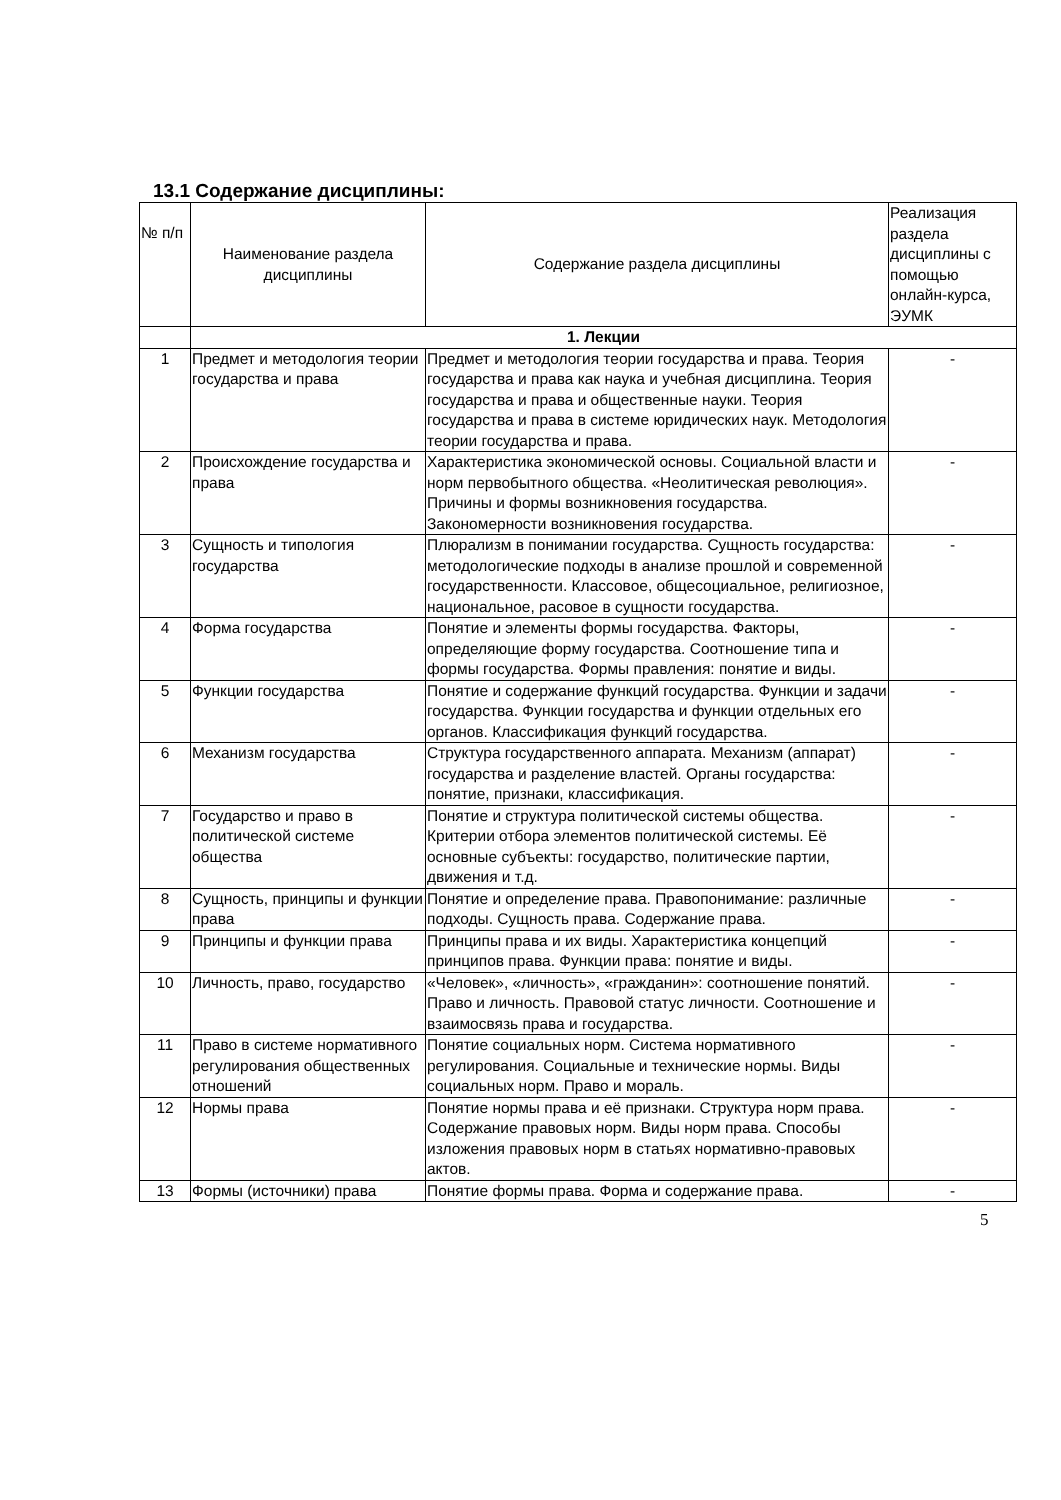13.1 Содержание дисциплины:
| № п/п | Наименование раздела дисциплины | Содержание раздела дисциплины | Реализация раздела дисциплины с помощью онлайн-курса, ЭУМК |
| --- | --- | --- | --- |
| | 1. Лекции | | |
| 1 | Предмет и методология теории государства и права | Предмет и методология теории государства и права. Теория государства и права как наука и учебная дисциплина. Теория государства и права и общественные науки. Теория государства и права в системе юридических наук. Методология теории государства и права. | - |
| 2 | Происхождение государства и права | Характеристика экономической основы. Социальной власти и норм первобытного общества. «Неолитическая революция». Причины и формы возникновения государства. Закономерности возникновения государства. | - |
| 3 | Сущность и типология государства | Плюрализм в понимании государства. Сущность государства: методологические подходы в анализе прошлой и современной государственности. Классовое, общесоциальное, религиозное, национальное, расовое в сущности государства. | - |
| 4 | Форма государства | Понятие и элементы формы государства. Факторы, определяющие форму государства. Соотношение типа и формы государства. Формы правления: понятие и виды. | - |
| 5 | Функции государства | Понятие и содержание функций государства. Функции и задачи государства. Функции государства и функции отдельных его органов. Классификация функций государства. | - |
| 6 | Механизм государства | Структура государственного аппарата. Механизм (аппарат) государства и разделение властей. Органы государства: понятие, признаки, классификация. | - |
| 7 | Государство и право в политической системе общества | Понятие и структура политической системы общества. Критерии отбора элементов политической системы. Её основные субъекты: государство, политические партии, движения и т.д. | - |
| 8 | Сущность, принципы и функции права | Понятие и определение права. Правопонимание: различные подходы. Сущность права. Содержание права. | - |
| 9 | Принципы и функции права | Принципы права и их виды. Характеристика концепций принципов права. Функции права: понятие и виды. | - |
| 10 | Личность, право, государство | «Человек», «личность», «гражданин»: соотношение понятий. Право и личность. Правовой статус личности. Соотношение и взаимосвязь права и государства. | - |
| 11 | Право в системе нормативного регулирования общественных отношений | Понятие социальных норм. Система нормативного регулирования. Социальные и технические нормы. Виды социальных норм. Право и мораль. | - |
| 12 | Нормы права | Понятие нормы права и её признаки. Структура норм права. Содержание правовых норм. Виды норм права. Способы изложения правовых норм в статьях нормативно-правовых актов. | - |
| 13 | Формы (источники) права | Понятие формы права. Форма и содержание права. | - |
5